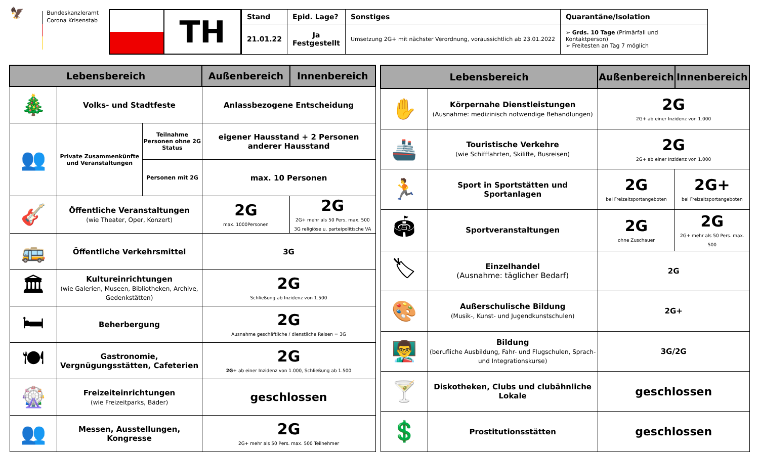🦅
Bundeskanzleramt
Corona Krisenstab
TH
| Stand | Epid. Lage? | Sonstiges | Quarantäne/Isolation |
| --- | --- | --- | --- |
| 21.01.22 | Ja Festgestellt | Umsetzung 2G+ mit nächster Verordnung, voraussichtlich ab 23.01.2022 | ➢ Grds. 10 Tage (Primärfall und Kontaktperson) ➢ Freitesten an Tag 7 möglich |
| Lebensbereich | | | Außenbereich | Innenbereich |
| --- | --- | --- | --- | --- |
| 🎄 | Volks- und Stadtfeste | | Anlassbezogene Entscheidung | |
| 👥 | Private Zusammenkünfte und Veranstaltungen | Teilnahme Personen ohne 2G Status | eigener Hausstand + 2 Personen anderer Hausstand | |
| | | Personen mit 2G | max. 10 Personen | |
| 🎸 | Öffentliche Veranstaltungen (wie Theater, Oper, Konzert) | | 2G max. 1000Personen | 2G 2G+ mehr als 50 Pers. max. 500 3G religiöse u. parteipolitische VA |
| 🚌 | Öffentliche Verkehrsmittel | | 3G | |
| 🏛 | Kultureinrichtungen (wie Galerien, Museen, Bibliotheken, Archive, Gedenkstätten) | | 2G Schließung ab Inzidenz von 1.500 | |
| 🛏 | Beherbergung | | 2G Ausnahme geschäftliche / dienstliche Reisen = 3G | |
| 🍽 | Gastronomie, Vergnügungsstätten, Cafeterien | | 2G 2G+ ab einer Inzidenz von 1.000, Schließung ab 1.500 | |
| 🎡 | Freizeiteinrichtungen (wie Freizeitparks, Bäder) | | geschlossen | |
| 👥 | Messen, Ausstellungen, Kongresse | | 2G 2G+ mehr als 50 Pers. max. 500 Teilnehmer | |
| Lebensbereich | | Außenbereich | Innenbereich |
| --- | --- | --- | --- |
| ✋ | Körpernahe Dienstleistungen (Ausnahme: medizinisch notwendige Behandlungen) | 2G 2G+ ab einer Inzidenz von 1.000 | |
| 🚢 | Touristische Verkehre (wie Schifffahrten, Skilifte, Busreisen) | 2G 2G+ ab einer Inzidenz von 1.000 | |
| 🏃 | Sport in Sportstätten und Sportanlagen | 2G bei Freizeitsportangeboten | 2G+ bei Freizeitsportangeboten |
| 🏟 | Sportveranstaltungen | 2G ohne Zuschauer | 2G 2G+ mehr als 50 Pers. max. 500 |
| 🏷 | Einzelhandel (Ausnahme: täglicher Bedarf) | 2G | |
| 🎨 | Außerschulische Bildung (Musik-, Kunst- und Jugendkunstschulen) | 2G+ | |
| 👨‍🏫 | Bildung (berufliche Ausbildung, Fahr- und Flugschulen, Sprach- und Integrationskurse) | 3G/2G | |
| 🍸 | Diskotheken, Clubs und clubähnliche Lokale | geschlossen | |
| 💲 | Prostitutionsstätten | geschlossen | |